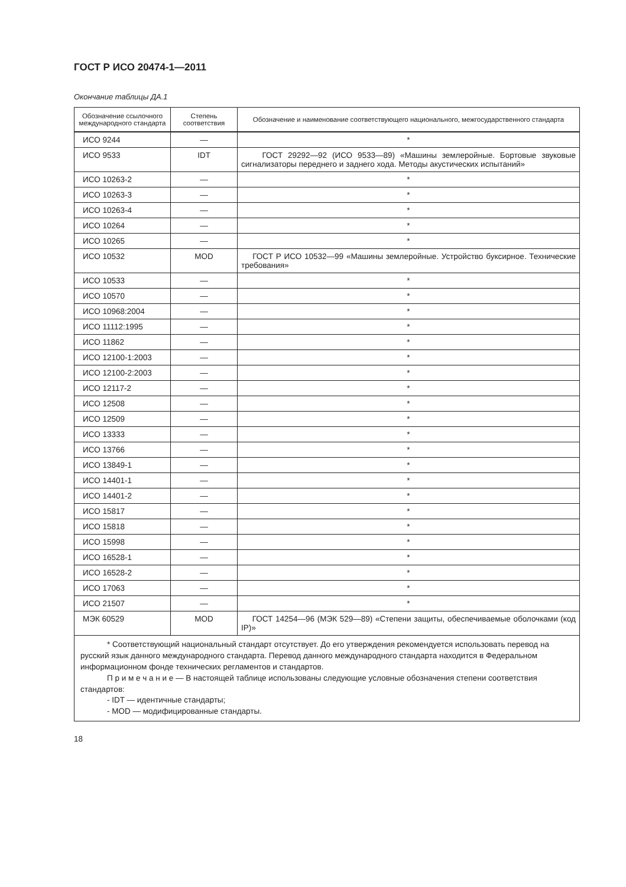ГОСТ Р ИСО 20474-1—2011
Окончание таблицы ДА.1
| Обозначение ссылочного международного стандарта | Степень соответствия | Обозначение и наименование соответствующего национального, межгосударственного стандарта |
| --- | --- | --- |
| ИСО 9244 | — | * |
| ИСО 9533 | IDT | ГОСТ 29292—92 (ИСО 9533—89) «Машины землеройные. Бортовые звуковые сигнализаторы переднего и заднего хода. Методы акустических испытаний» |
| ИСО 10263-2 | — | * |
| ИСО 10263-3 | — | * |
| ИСО 10263-4 | — | * |
| ИСО 10264 | — | * |
| ИСО 10265 | — | * |
| ИСО 10532 | MOD | ГОСТ Р ИСО 10532—99 «Машины землеройные. Устройство буксирное. Технические требования» |
| ИСО 10533 | — | * |
| ИСО 10570 | — | * |
| ИСО 10968:2004 | — | * |
| ИСО 11112:1995 | — | * |
| ИСО 11862 | — | * |
| ИСО 12100-1:2003 | — | * |
| ИСО 12100-2:2003 | — | * |
| ИСО 12117-2 | — | * |
| ИСО 12508 | — | * |
| ИСО 12509 | — | * |
| ИСО 13333 | — | * |
| ИСО 13766 | — | * |
| ИСО 13849-1 | — | * |
| ИСО 14401-1 | — | * |
| ИСО 14401-2 | — | * |
| ИСО 15817 | — | * |
| ИСО 15818 | — | * |
| ИСО 15998 | — | * |
| ИСО 16528-1 | — | * |
| ИСО 16528-2 | — | * |
| ИСО 17063 | — | * |
| ИСО 21507 | — | * |
| МЭК 60529 | MOD | ГОСТ 14254—96 (МЭК 529—89) «Степени защиты, обеспечиваемые оболочками (код IP)» |
| * Соответствующий национальный стандарт отсутствует. До его утверждения рекомендуется использовать перевод на русский язык данного международного стандарта. Перевод данного международного стандарта находится в Федеральном информационном фонде технических регламентов и стандартов. П р и м е ч а н и е — В настоящей таблице использованы следующие условные обозначения степени соответствия стандартов: - IDT — идентичные стандарты; - MOD — модифицированные стандарты. | | |
18